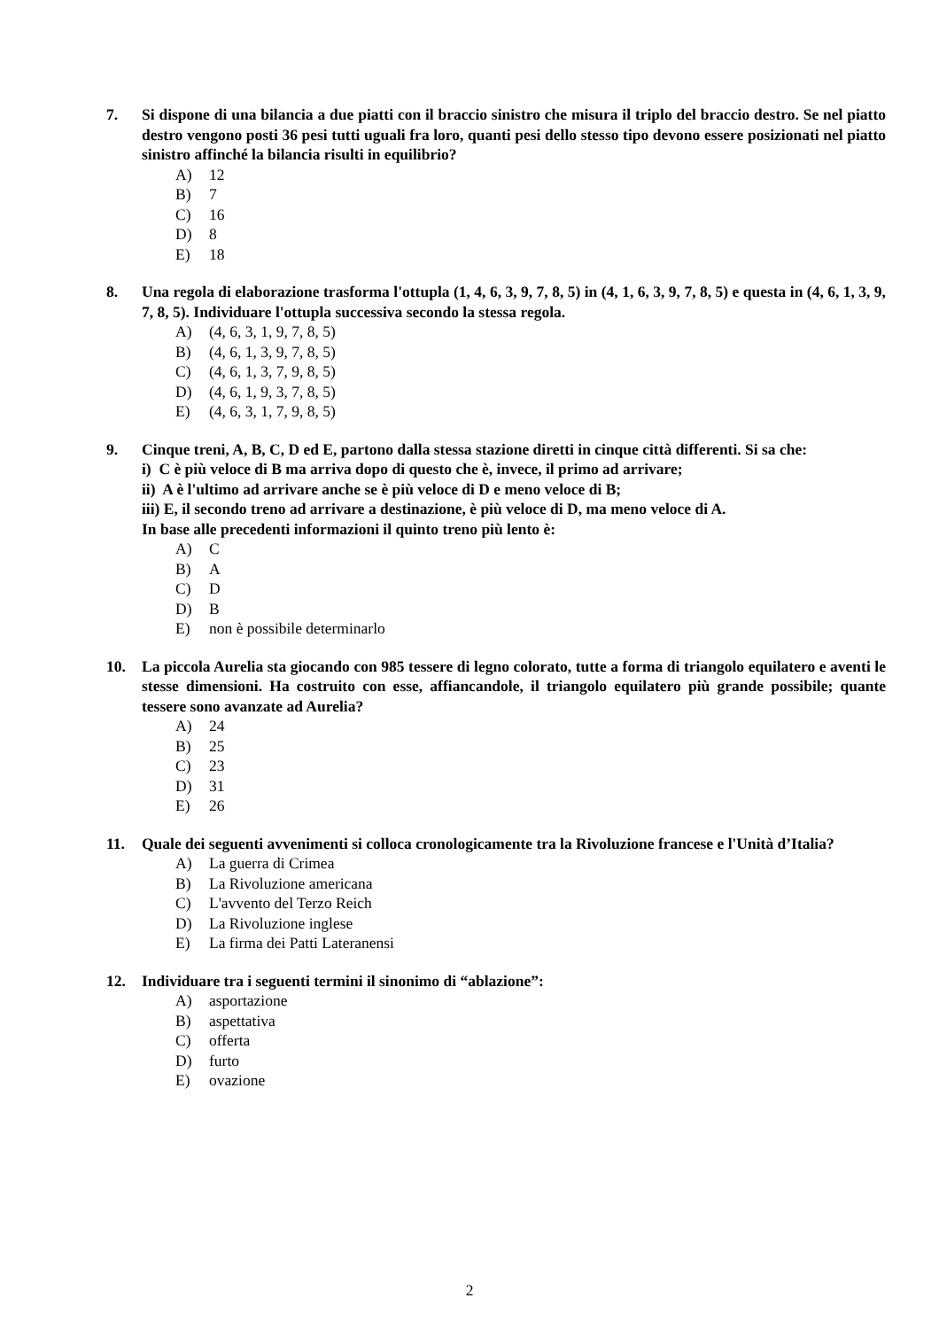7. Si dispone di una bilancia a due piatti con il braccio sinistro che misura il triplo del braccio destro. Se nel piatto destro vengono posti 36 pesi tutti uguali fra loro, quanti pesi dello stesso tipo devono essere posizionati nel piatto sinistro affinché la bilancia risulti in equilibrio?
A) 12
B) 7
C) 16
D) 8
E) 18
8. Una regola di elaborazione trasforma l'ottupla (1, 4, 6, 3, 9, 7, 8, 5) in (4, 1, 6, 3, 9, 7, 8, 5) e questa in (4, 6, 1, 3, 9, 7, 8, 5). Individuare l'ottupla successiva secondo la stessa regola.
A) (4, 6, 3, 1, 9, 7, 8, 5)
B) (4, 6, 1, 3, 9, 7, 8, 5)
C) (4, 6, 1, 3, 7, 9, 8, 5)
D) (4, 6, 1, 9, 3, 7, 8, 5)
E) (4, 6, 3, 1, 7, 9, 8, 5)
9. Cinque treni, A, B, C, D ed E, partono dalla stessa stazione diretti in cinque città differenti. Si sa che:
i) C è più veloce di B ma arriva dopo di questo che è, invece, il primo ad arrivare;
ii) A è l'ultimo ad arrivare anche se è più veloce di D e meno veloce di B;
iii) E, il secondo treno ad arrivare a destinazione, è più veloce di D, ma meno veloce di A.
In base alle precedenti informazioni il quinto treno più lento è:
A) C
B) A
C) D
D) B
E) non è possibile determinarlo
10. La piccola Aurelia sta giocando con 985 tessere di legno colorato, tutte a forma di triangolo equilatero e aventi le stesse dimensioni. Ha costruito con esse, affiancandole, il triangolo equilatero più grande possibile; quante tessere sono avanzate ad Aurelia?
A) 24
B) 25
C) 23
D) 31
E) 26
11. Quale dei seguenti avvenimenti si colloca cronologicamente tra la Rivoluzione francese e l'Unità d’Italia?
A) La guerra di Crimea
B) La Rivoluzione americana
C) L'avvento del Terzo Reich
D) La Rivoluzione inglese
E) La firma dei Patti Lateranensi
12. Individuare tra i seguenti termini il sinonimo di “ablazione”:
A) asportazione
B) aspettativa
C) offerta
D) furto
E) ovazione
2